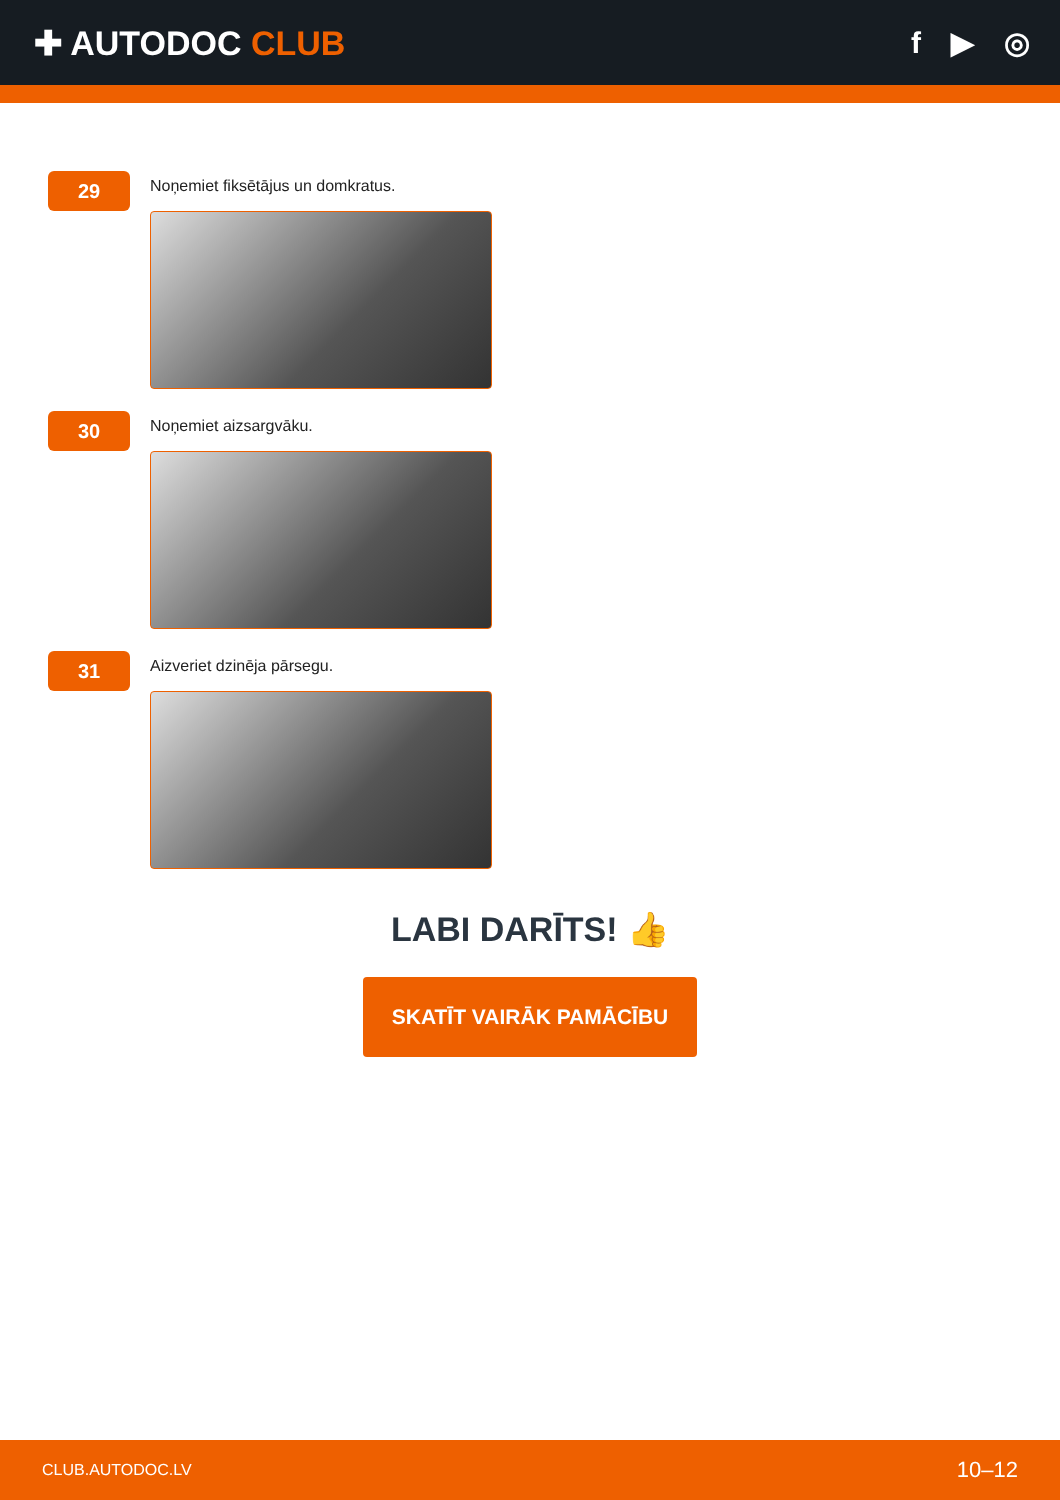✚ AUTODOC CLUB f ▶ ◎
29
Noņemiet fiksētājus un domkratus.
30
Noņemiet aizsargvāku.
31
Aizveriet dzinēja pārsegu.
LABI DARĪTS! 👍
SKATĪT VAIRĀK PAMĀCĪBU
CLUB.AUTODOC.LV 10–12